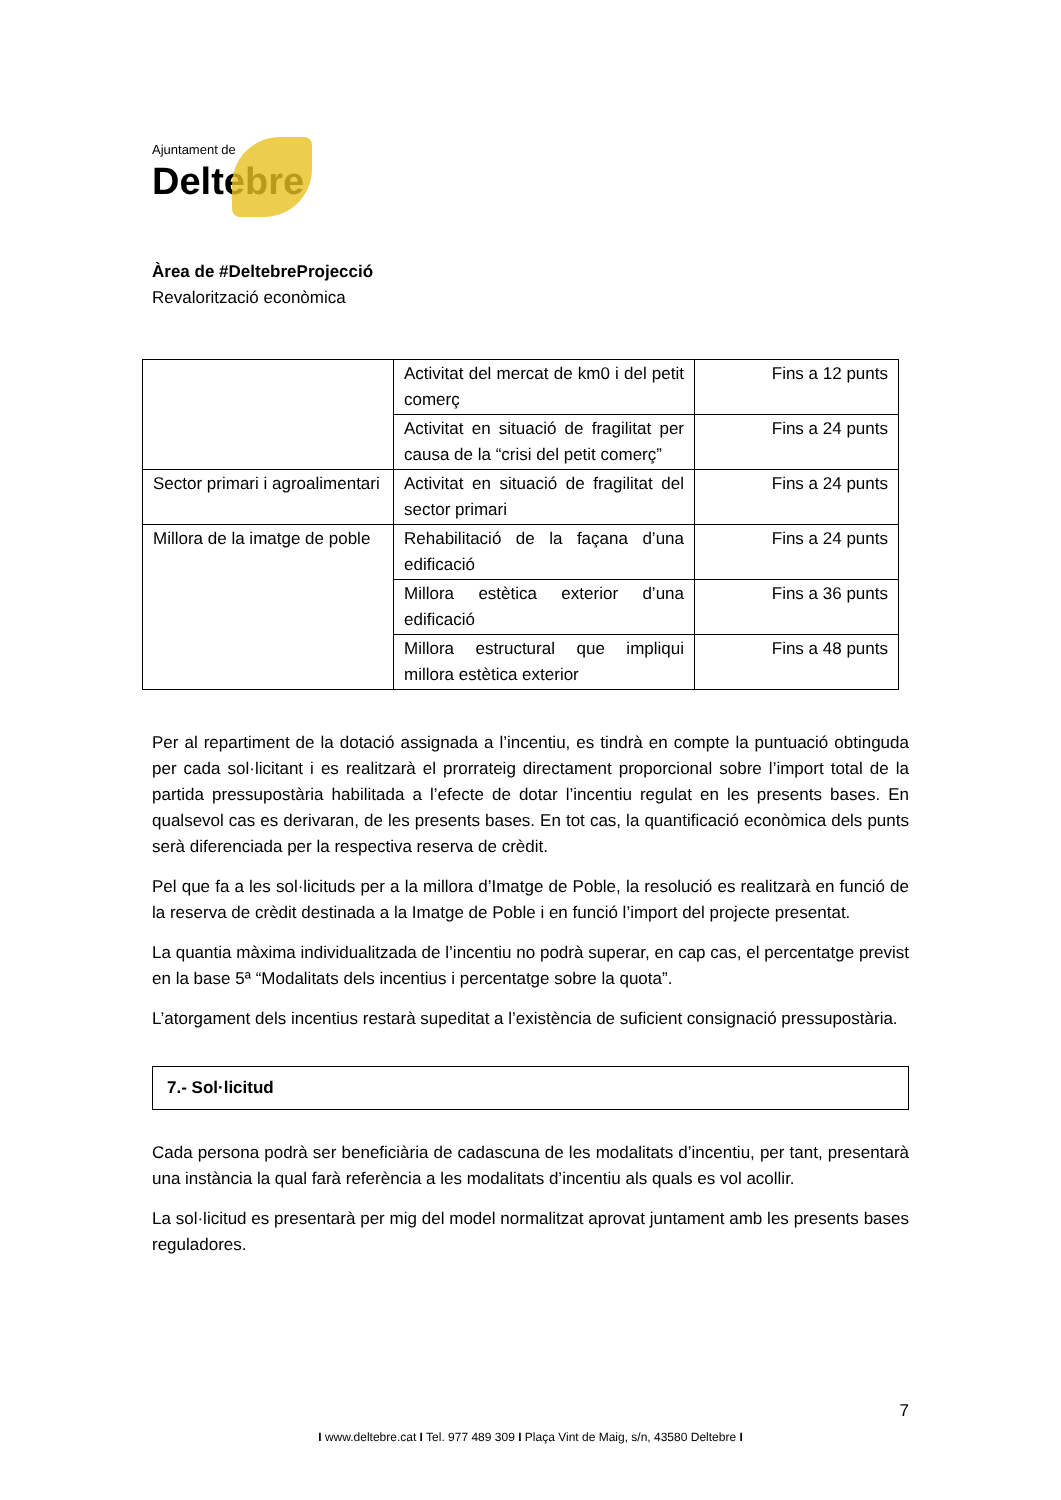Ajuntament de
Deltebre
Àrea de #DeltebreProjecció
Revalorització econòmica
| | Activitat del mercat de km0 i del petit comerç | Fins a 12 punts |
| | Activitat en situació de fragilitat per causa de la “crisi del petit comerç” | Fins a 24 punts |
| Sector primari i agroalimentari | Activitat en situació de fragilitat del sector primari | Fins a 24 punts |
| Millora de la imatge de poble | Rehabilitació de la façana d’una edificació | Fins a 24 punts |
| | Millora estètica exterior d’una edificació | Fins a 36 punts |
| | Millora estructural que impliqui millora estètica exterior | Fins a 48 punts |
Per al repartiment de la dotació assignada a l’incentiu, es tindrà en compte la puntuació obtinguda per cada sol·licitant i es realitzarà el prorrateig directament proporcional sobre l’import total de la partida pressupostària habilitada a l’efecte de dotar l’incentiu regulat en les presents bases. En qualsevol cas es derivaran, de les presents bases. En tot cas, la quantificació econòmica dels punts serà diferenciada per la respectiva reserva de crèdit.
Pel que fa a les sol·licituds per a la millora d’Imatge de Poble, la resolució es realitzarà en funció de la reserva de crèdit destinada a la Imatge de Poble i en funció l’import del projecte presentat.
La quantia màxima individualitzada de l’incentiu no podrà superar, en cap cas, el percentatge previst en la base 5ª “Modalitats dels incentius i percentatge sobre la quota”.
L’atorgament dels incentius restarà supeditat a l’existència de suficient consignació pressupostària.
7.- Sol·licitud
Cada persona podrà ser beneficiària de cadascuna de les modalitats d’incentiu, per tant, presentarà una instància la qual farà referència a les modalitats d’incentiu als quals es vol acollir.
La sol·licitud es presentarà per mig del model normalitzat aprovat juntament amb les presents bases reguladores.
7
I www.deltebre.cat I Tel. 977 489 309 I Plaça Vint de Maig, s/n, 43580 Deltebre I